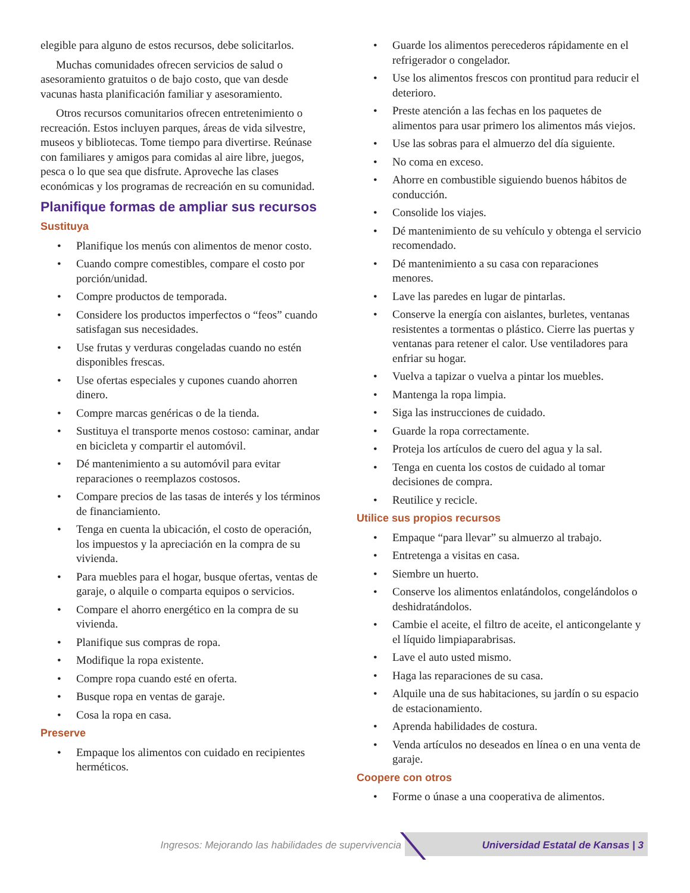elegible para alguno de estos recursos, debe solicitarlos.
Muchas comunidades ofrecen servicios de salud o asesoramiento gratuitos o de bajo costo, que van desde vacunas hasta planificación familiar y asesoramiento.
Otros recursos comunitarios ofrecen entretenimiento o recreación. Estos incluyen parques, áreas de vida silvestre, museos y bibliotecas. Tome tiempo para divertirse. Reúnase con familiares y amigos para comidas al aire libre, juegos, pesca o lo que sea que disfrute. Aproveche las clases económicas y los programas de recreación en su comunidad.
Planifique formas de ampliar sus recursos
Sustituya
• Planifique los menús con alimentos de menor costo.
• Cuando compre comestibles, compare el costo por porción/unidad.
• Compre productos de temporada.
• Considere los productos imperfectos o “feos” cuando satisfagan sus necesidades.
• Use frutas y verduras congeladas cuando no estén disponibles frescas.
• Use ofertas especiales y cupones cuando ahorren dinero.
• Compre marcas genéricas o de la tienda.
• Sustituya el transporte menos costoso: caminar, andar en bicicleta y compartir el automóvil.
• Dé mantenimiento a su automóvil para evitar reparaciones o reemplazos costosos.
• Compare precios de las tasas de interés y los términos de financiamiento.
• Tenga en cuenta la ubicación, el costo de operación, los impuestos y la apreciación en la compra de su vivienda.
• Para muebles para el hogar, busque ofertas, ventas de garaje, o alquile o comparta equipos o servicios.
• Compare el ahorro energético en la compra de su vivienda.
• Planifique sus compras de ropa.
• Modifique la ropa existente.
• Compre ropa cuando esté en oferta.
• Busque ropa en ventas de garaje.
• Cosa la ropa en casa.
Preserve
• Empaque los alimentos con cuidado en recipientes herméticos.
• Guarde los alimentos perecederos rápidamente en el refrigerador o congelador.
• Use los alimentos frescos con prontitud para reducir el deterioro.
• Preste atención a las fechas en los paquetes de alimentos para usar primero los alimentos más viejos.
• Use las sobras para el almuerzo del día siguiente.
• No coma en exceso.
• Ahorre en combustible siguiendo buenos hábitos de conducción.
• Consolide los viajes.
• Dé mantenimiento de su vehículo y obtenga el servicio recomendado.
• Dé mantenimiento a su casa con reparaciones menores.
• Lave las paredes en lugar de pintarlas.
• Conserve la energía con aislantes, burletes, ventanas resistentes a tormentas o plástico. Cierre las puertas y ventanas para retener el calor. Use ventiladores para enfriar su hogar.
• Vuelva a tapizar o vuelva a pintar los muebles.
• Mantenga la ropa limpia.
• Siga las instrucciones de cuidado.
• Guarde la ropa correctamente.
• Proteja los artículos de cuero del agua y la sal.
• Tenga en cuenta los costos de cuidado al tomar decisiones de compra.
• Reutilice y recicle.
Utilice sus propios recursos
• Empaque “para llevar” su almuerzo al trabajo.
• Entretenga a visitas en casa.
• Siembre un huerto.
• Conserve los alimentos enlatándolos, congelándolos o deshidratándolos.
• Cambie el aceite, el filtro de aceite, el anticongelante y el líquido limpiaparabrisas.
• Lave el auto usted mismo.
• Haga las reparaciones de su casa.
• Alquile una de sus habitaciones, su jardín o su espacio de estacionamiento.
• Aprenda habilidades de costura.
• Venda artículos no deseados en línea o en una venta de garaje.
Coopere con otros
• Forme o únase a una cooperativa de alimentos.
Ingresos: Mejorando las habilidades de supervivencia Universidad Estatal de Kansas | 3